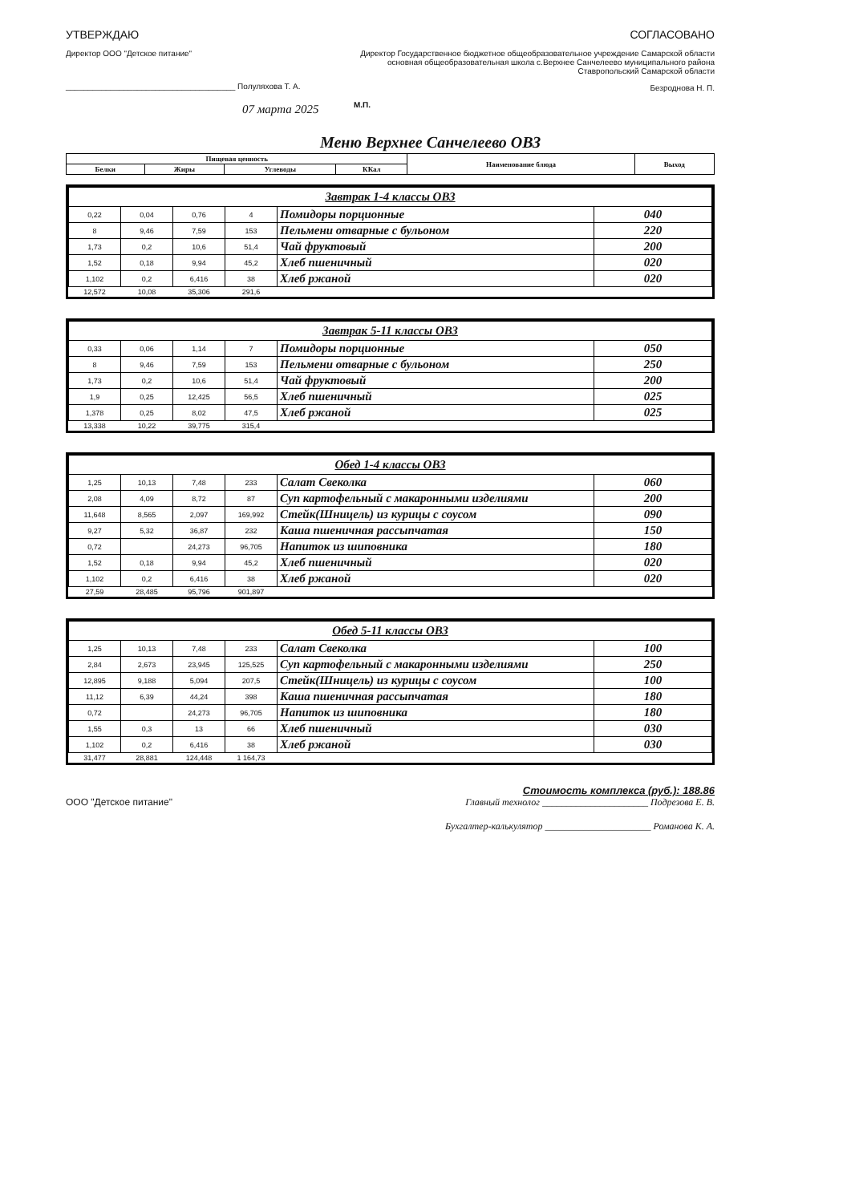УТВЕРЖДАЮ
Директор ООО "Детское питание"
______________________________________ Полуляхова Т. А.
07 марта 2025
СОГЛАСОВАНО
Директор Государственное бюджетное общеобразовательное учреждение Самарской области основная общеобразовательная школа с.Верхнее Санчелеево муниципального района Ставропольский Самарской области
Безроднова Н. П.
М.П.
Меню Верхнее Санчелеево ОВЗ
| Пищевая ценность | | | | Наименование блюда | Выход |
| --- | --- | --- | --- | --- | --- |
| Белки | Жиры | Углеводы | ККал | | |
| Завтрак 1-4 классы ОВЗ | | | | | |
| 0,22 | 0,04 | 0,76 | 4 | Помидоры порционные | 040 |
| 8 | 9,46 | 7,59 | 153 | Пельмени отварные с бульоном | 220 |
| 1,73 | 0,2 | 10,6 | 51,4 | Чай фруктовый | 200 |
| 1,52 | 0,18 | 9,94 | 45,2 | Хлеб пшеничный | 020 |
| 1,102 | 0,2 | 6,416 | 38 | Хлеб ржаной | 020 |
| 12,572 | 10,08 | 35,306 | 291,6 | | |
| Завтрак 5-11 классы ОВЗ | | | | | |
| 0,33 | 0,06 | 1,14 | 7 | Помидоры порционные | 050 |
| 8 | 9,46 | 7,59 | 153 | Пельмени отварные с бульоном | 250 |
| 1,73 | 0,2 | 10,6 | 51,4 | Чай фруктовый | 200 |
| 1,9 | 0,25 | 12,425 | 56,5 | Хлеб пшеничный | 025 |
| 1,378 | 0,25 | 8,02 | 47,5 | Хлеб ржаной | 025 |
| 13,338 | 10,22 | 39,775 | 315,4 | | |
| Обед 1-4 классы ОВЗ | | | | | |
| 1,25 | 10,13 | 7,48 | 233 | Салат Свеколка | 060 |
| 2,08 | 4,09 | 8,72 | 87 | Суп картофельный с макаронными изделиями | 200 |
| 11,648 | 8,565 | 2,097 | 169,992 | Стейк(Шницель) из курицы с соусом | 090 |
| 9,27 | 5,32 | 36,87 | 232 | Каша пшеничная рассыпчатая | 150 |
| 0,72 | | 24,273 | 96,705 | Напиток из шиповника | 180 |
| 1,52 | 0,18 | 9,94 | 45,2 | Хлеб пшеничный | 020 |
| 1,102 | 0,2 | 6,416 | 38 | Хлеб ржаной | 020 |
| 27,59 | 28,485 | 95,796 | 901,897 | | |
| Обед 5-11 классы ОВЗ | | | | | |
| 1,25 | 10,13 | 7,48 | 233 | Салат Свеколка | 100 |
| 2,84 | 2,673 | 23,945 | 125,525 | Суп картофельный с макаронными изделиями | 250 |
| 12,895 | 9,188 | 5,094 | 207,5 | Стейк(Шницель) из курицы с соусом | 100 |
| 11,12 | 6,39 | 44,24 | 398 | Каша пшеничная рассыпчатая | 180 |
| 0,72 | | 24,273 | 96,705 | Напиток из шиповника | 180 |
| 1,55 | 0,3 | 13 | 66 | Хлеб пшеничный | 030 |
| 1,102 | 0,2 | 6,416 | 38 | Хлеб ржаной | 030 |
| 31,477 | 28,881 | 124,448 | 1 164,73 | | |
Стоимость комплекса (руб.): 188.86
ООО "Детское питание" Главный технолог ______________________ Подрезова Е. В.
Бухгалтер-калькулятор ______________________ Романова К. А.